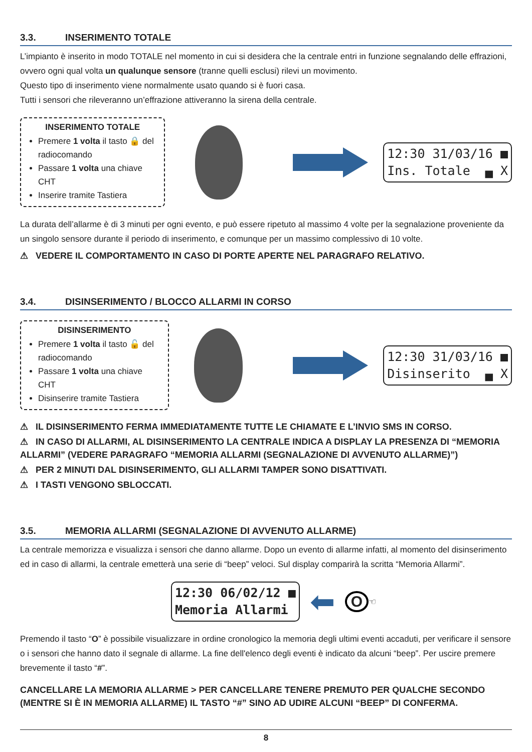3.3. INSERIMENTO TOTALE
L’impianto è inserito in modo TOTALE nel momento in cui si desidera che la centrale entri in funzione segnalando delle effrazioni, ovvero ogni qual volta un qualunque sensore (tranne quelli esclusi) rilevi un movimento.
Questo tipo di inserimento viene normalmente usato quando si è fuori casa.
Tutti i sensori che rileveranno un’effrazione attiveranno la sirena della centrale.
INSERIMENTO TOTALE
Premere 1 volta il tasto 🔒 del radiocomando
Passare 1 volta una chiave CHT
Inserire tramite Tastiera
12:30 31/03/16 ■ Ins. Totale ▄ X
La durata dell’allarme è di 3 minuti per ogni evento, e può essere ripetuto al massimo 4 volte per la segnalazione proveniente da un singolo sensore durante il periodo di inserimento, e comunque per un massimo complessivo di 10 volte.
⚠ VEDERE IL COMPORTAMENTO IN CASO DI PORTE APERTE NEL PARAGRAFO RELATIVO.
3.4. DISINSERIMENTO / BLOCCO ALLARMI IN CORSO
DISINSERIMENTO
Premere 1 volta il tasto 🔓 del radiocomando
Passare 1 volta una chiave CHT
Disinserire tramite Tastiera
12:30 31/03/16 ■ Disinserito ▄ X
⚠ IL DISINSERIMENTO FERMA IMMEDIATAMENTE TUTTE LE CHIAMATE E L’INVIO SMS IN CORSO.
⚠ IN CASO DI ALLARMI, AL DISINSERIMENTO LA CENTRALE INDICA A DISPLAY LA PRESENZA DI “MEMORIA ALLARMI” (VEDERE PARAGRAFO “MEMORIA ALLARMI (SEGNALAZIONE DI AVVENUTO ALLARME)”)
⚠ PER 2 MINUTI DAL DISINSERIMENTO, GLI ALLARMI TAMPER SONO DISATTIVATI.
⚠ I TASTI VENGONO SBLOCCATI.
3.5. MEMORIA ALLARMI (SEGNALAZIONE DI AVVENUTO ALLARME)
La centrale memorizza e visualizza i sensori che danno allarme. Dopo un evento di allarme infatti, al momento del disinserimento ed in caso di allarmi, la centrale emetterà una serie di “beep” veloci. Sul display comparirà la scritta “Memoria Allarmi”.
12:30 06/02/12 ■ Memoria Allarmi
⬅ O ☜
Premendo il tasto “O” è possibile visualizzare in ordine cronologico la memoria degli ultimi eventi accaduti, per verificare il sensore o i sensori che hanno dato il segnale di allarme. La fine dell'elenco degli eventi è indicato da alcuni “beep”. Per uscire premere brevemente il tasto “#”.
CANCELLARE LA MEMORIA ALLARME > PER CANCELLARE TENERE PREMUTO PER QUALCHE SECONDO (MENTRE SI È IN MEMORIA ALLARME) IL TASTO “#” SINO AD UDIRE ALCUNI “BEEP” DI CONFERMA.
8